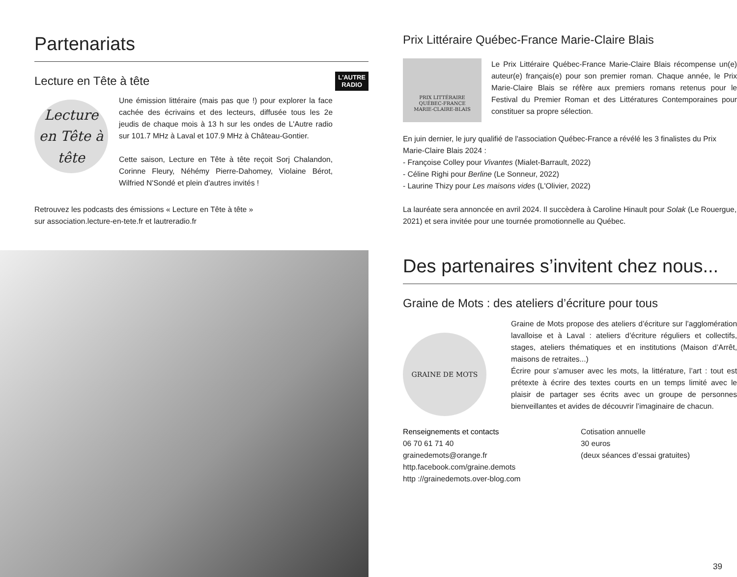Partenariats
Lecture en Tête à tête
L'AUTRE
RADIO
Lecture en Tête à tête
Une émission littéraire (mais pas que !) pour explorer la face cachée des écrivains et des lecteurs, diffusée tous les 2e jeudis de chaque mois à 13 h sur les ondes de L'Autre radio sur 101.7 MHz à Laval et 107.9 MHz à Château-Gontier.
Cette saison, Lecture en Tête à tête reçoit Sorj Chalandon, Corinne Fleury, Néhémy Pierre-Dahomey, Violaine Bérot, Wilfried N'Sondé et plein d'autres invités !
Retrouvez les podcasts des émissions « Lecture en Tête à tête »
sur association.lecture-en-tete.fr et lautreradio.fr
Prix Littéraire Québec-France Marie-Claire Blais
PRIX LITTÉRAIRE
QUÉBEC-FRANCE
MARIE-CLAIRE-BLAIS
Le Prix Littéraire Québec-France Marie-Claire Blais récompense un(e) auteur(e) français(e) pour son premier roman. Chaque année, le Prix Marie-Claire Blais se réfère aux premiers romans retenus pour le Festival du Premier Roman et des Littératures Contemporaines pour constituer sa propre sélection.
En juin dernier, le jury qualifié de l'association Québec-France a révélé les 3 finalistes du Prix Marie-Claire Blais 2024 :
- Françoise Colley pour Vivantes (Mialet-Barrault, 2022)
- Céline Righi pour Berline (Le Sonneur, 2022)
- Laurine Thizy pour Les maisons vides (L'Olivier, 2022)
La lauréate sera annoncée en avril 2024. Il succèdera à Caroline Hinault pour Solak (Le Rouergue, 2021) et sera invitée pour une tournée promotionnelle au Québec.
Des partenaires s’invitent chez nous...
Graine de Mots : des ateliers d’écriture pour tous
GRAINE DE MOTS
Graine de Mots propose des ateliers d’écriture sur l’agglomération lavalloise et à Laval : ateliers d’écriture réguliers et collectifs, stages, ateliers thématiques et en institutions (Maison d’Arrêt, maisons de retraites...)
Écrire pour s’amuser avec les mots, la littérature, l’art : tout est prétexte à écrire des textes courts en un temps limité avec le plaisir de partager ses écrits avec un groupe de personnes bienveillantes et avides de découvrir l’imaginaire de chacun.
Renseignements et contacts
06 70 61 71 40
grainedemots@orange.fr
http.facebook.com/graine.demots
http ://grainedemots.over-blog.com
Cotisation annuelle
30 euros
(deux séances d’essai gratuites)
39